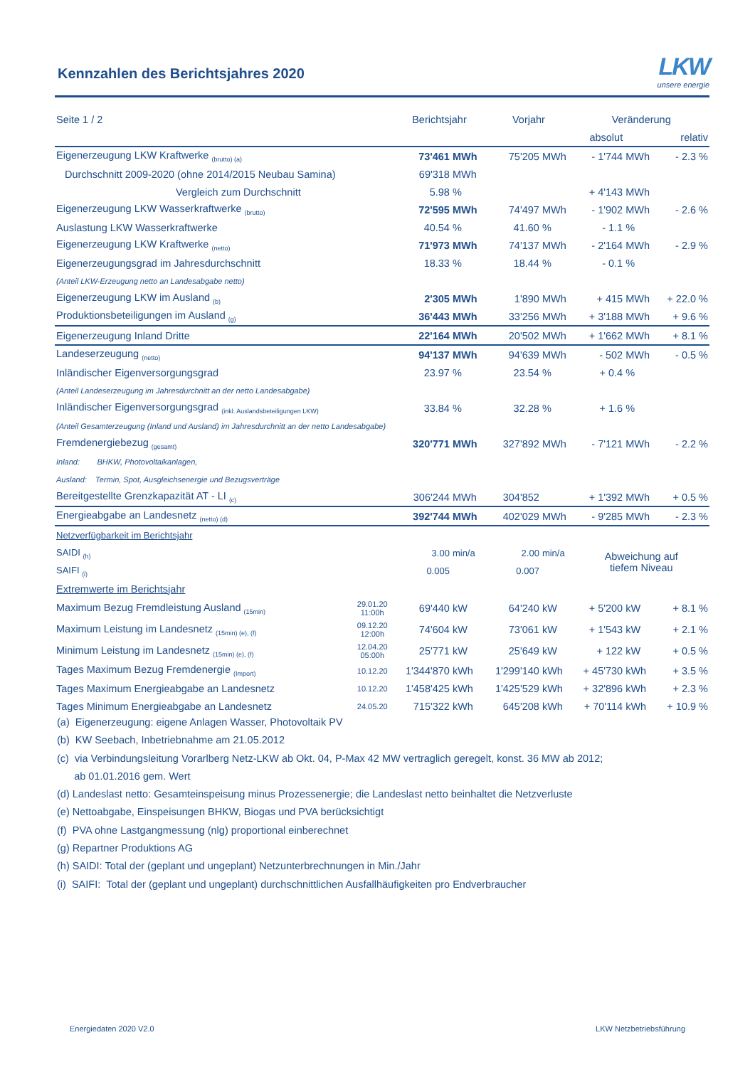Kennzahlen des Berichtsjahres 2020
LKW
unsere energie
| Seite 1 / 2 | | Berichtsjahr | | Vorjahr | | Veränderung | | |
| --- | --- | --- | --- | --- | --- | --- | --- | --- |
| | | | | | | absolut | | relativ |
| Eigenerzeugung LKW Kraftwerke <sub>(brutto) (a)</sub> | | 73'461 | MWh | 75'205 | MWh | - 1'744 | MWh | - 2.3 % |
| Durchschnitt 2009-2020 (ohne 2014/2015 Neubau Samina) | | 69'318 | MWh | | | | | |
| Vergleich zum Durchschnitt | | 5.98 | % | | | + 4'143 | MWh | |
| Eigenerzeugung LKW Wasserkraftwerke <sub>(brutto)</sub> | | 72'595 | MWh | 74'497 | MWh | - 1'902 | MWh | - 2.6 % |
| Auslastung LKW Wasserkraftwerke | | 40.54 | % | 41.60 | % | - 1.1 | % | |
| Eigenerzeugung LKW Kraftwerke <sub>(netto)</sub> | | 71'973 | MWh | 74'137 | MWh | - 2'164 | MWh | - 2.9 % |
| Eigenerzeugungsgrad im Jahresdurchschnitt | | 18.33 | % | 18.44 | % | - 0.1 | % | |
| (Anteil LKW-Erzeugung netto an Landesabgabe netto) | | | | | | | | |
| Eigenerzeugung LKW im Ausland <sub>(b)</sub> | | 2'305 | MWh | 1'890 | MWh | + 415 | MWh | + 22.0 % |
| Produktionsbeteiligungen im Ausland <sub>(g)</sub> | | 36'443 | MWh | 33'256 | MWh | + 3'188 | MWh | + 9.6 % |
| Eigenerzeugung Inland Dritte | | 22'164 | MWh | 20'502 | MWh | + 1'662 | MWh | + 8.1 % |
| Landeserzeugung <sub>(netto)</sub> | | 94'137 | MWh | 94'639 | MWh | - 502 | MWh | - 0.5 % |
| Inländischer Eigenversorgungsgrad | | 23.97 | % | 23.54 | % | + 0.4 | % | |
| (Anteil Landeserzeugung im Jahresdurchnitt an der netto Landesabgabe) | | | | | | | | |
| Inländischer Eigenversorgungsgrad <sub>(inkl. Auslandsbeteiligungen LKW)</sub> | | 33.84 | % | 32.28 | % | + 1.6 | % | |
| (Anteil Gesamterzeugung (Inland und Ausland) im Jahresdurchnitt an der netto Landesabgabe) | | | | | | | | |
| Fremdenergiebezug <sub>(gesamt)</sub> | | 320'771 | MWh | 327'892 | MWh | - 7'121 | MWh | - 2.2 % |
| Inland: BHKW, Photovoltaikanlagen, | | | | | | | | |
| Ausland: Termin, Spot, Ausgleichsenergie und Bezugsverträge | | | | | | | | |
| Bereitgestellte Grenzkapazität AT - LI <sub>(c)</sub> | | 306'244 | MWh | 304'852 | | + 1'392 | MWh | + 0.5 % |
| Energieabgabe an Landesnetz <sub>(netto) (d)</sub> | | 392'744 | MWh | 402'029 | MWh | - 9'285 | MWh | - 2.3 % |
| Netzverfügbarkeit im Berichtsjahr | | | | | | | | |
| SAIDI <sub>(h)</sub> | | 3.00 | min/a | 2.00 | min/a | Abweichung auf tiefem Niveau | | |
| SAIFI <sub>(i)</sub> | | 0.005 | | 0.007 | | | | |
| Extremwerte im Berichtsjahr | | | | | | | | |
| Maximum Bezug Fremdleistung Ausland <sub>(15min)</sub> | 29.01.20 11:00h | 69'440 | kW | 64'240 | kW | + 5'200 | kW | + 8.1 % |
| Maximum Leistung im Landesnetz <sub>(15min) (e), (f)</sub> | 09.12.20 12:00h | 74'604 | kW | 73'061 | kW | + 1'543 | kW | + 2.1 % |
| Minimum Leistung im Landesnetz <sub>(15min) (e), (f)</sub> | 12.04.20 05:00h | 25'771 | kW | 25'649 | kW | + 122 | kW | + 0.5 % |
| Tages Maximum Bezug Fremdenergie <sub>(Import)</sub> | 10.12.20 | 1'344'870 | kWh | 1'299'140 | kWh | + 45'730 | kWh | + 3.5 % |
| Tages Maximum Energieabgabe an Landesnetz | 10.12.20 | 1'458'425 | kWh | 1'425'529 | kWh | + 32'896 | kWh | + 2.3 % |
| Tages Minimum Energieabgabe an Landesnetz | 24.05.20 | 715'322 | kWh | 645'208 | kWh | + 70'114 | kWh | + 10.9 % |
(a) Eigenerzeugung: eigene Anlagen Wasser, Photovoltaik PV
(b) KW Seebach, Inbetriebnahme am 21.05.2012
(c) via Verbindungsleitung Vorarlberg Netz-LKW ab Okt. 04, P-Max 42 MW vertraglich geregelt, konst. 36 MW ab 2012;
ab 01.01.2016 gem. Wert
(d) Landeslast netto: Gesamteinspeisung minus Prozessenergie; die Landeslast netto beinhaltet die Netzverluste
(e) Nettoabgabe, Einspeisungen BHKW, Biogas und PVA berücksichtigt
(f) PVA ohne Lastgangmessung (nlg) proportional einberechnet
(g) Repartner Produktions AG
(h) SAIDI: Total der (geplant und ungeplant) Netzunterbrechnungen in Min./Jahr
(i) SAIFI: Total der (geplant und ungeplant) durchschnittlichen Ausfallhäufigkeiten pro Endverbraucher
Energiedaten 2020 V2.0 LKW Netzbetriebsführung